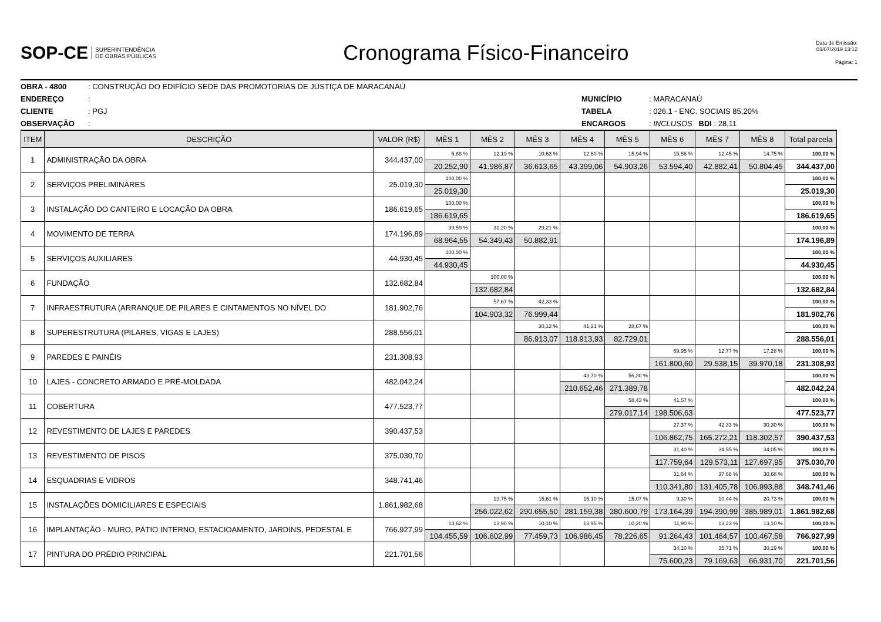SOP-CE SUPERINTENDÊNCIA
DE OBRAS PÚBLICAS
Cronograma Físico-Financeiro
Data de Emissão:
03/07/2019 13:12
Página: 1
OBRA - 4800: CONSTRUÇÃO DO EDIFÍCIO SEDE DAS PROMOTORIAS DE JUSTIÇA DE MARACANAÚ
ENDEREÇO: MUNICÍPIO: MARACANAÚ
CLIENTE: PGJ TABELA: 026.1 - ENC. SOCIAIS 85,20%
OBSERVAÇÃO: ENCARGOS: INCLUSOS BDI : 28,11
| ITEM | DESCRIÇÃO | VALOR (R$) | MÊS 1 | MÊS 2 | MÊS 3 | MÊS 4 | MÊS 5 | MÊS 6 | MÊS 7 | MÊS 8 | Total parcela |
| --- | --- | --- | --- | --- | --- | --- | --- | --- | --- | --- | --- |
| 1 | ADMINISTRAÇÃO DA OBRA | 344.437,00 | 5,88 % | 12,19 % | 10,63 % | 12,60 % | 15,94 % | 15,56 % | 12,45 % | 14,75 % | 100,00 % |
| | | | 20.252,90 | 41.986,87 | 36.613,65 | 43.399,06 | 54.903,26 | 53.594,40 | 42.882,41 | 50.804,45 | 344.437,00 |
| 2 | SERVIÇOS PRELIMINARES | 25.019,30 | 100,00 % | | | | | | | | 100,00 % |
| | | | 25.019,30 | | | | | | | | 25.019,30 |
| 3 | INSTALAÇÃO DO CANTEIRO E LOCAÇÃO DA OBRA | 186.619,65 | 100,00 % | | | | | | | | 100,00 % |
| | | | 186.619,65 | | | | | | | | 186.619,65 |
| 4 | MOVIMENTO DE TERRA | 174.196,89 | 39,59 % | 31,20 % | 29,21 % | | | | | | 100,00 % |
| | | | 68.964,55 | 54.349,43 | 50.882,91 | | | | | | 174.196,89 |
| 5 | SERVIÇOS AUXILIARES | 44.930,45 | 100,00 % | | | | | | | | 100,00 % |
| | | | 44.930,45 | | | | | | | | 44.930,45 |
| 6 | FUNDAÇÃO | 132.682,84 | | 100,00 % | | | | | | | 100,00 % |
| | | | | 132.682,84 | | | | | | | 132.682,84 |
| 7 | INFRAESTRUTURA (ARRANQUE DE PILARES E CINTAMENTOS NO NÍVEL DO | 181.902,76 | | 57,67 % | 42,33 % | | | | | | 100,00 % |
| | | | | 104.903,32 | 76.999,44 | | | | | | 181.902,76 |
| 8 | SUPERESTRUTURA (PILARES, VIGAS E LAJES) | 288.556,01 | | | 30,12 % | 41,21 % | 28,67 % | | | | 100,00 % |
| | | | | | 86.913,07 | 118.913,93 | 82.729,01 | | | | 288.556,01 |
| 9 | PAREDES E PAINÉIS | 231.308,93 | | | | | | 69,95 % | 12,77 % | 17,28 % | 100,00 % |
| | | | | | | | | 161.800,60 | 29.538,15 | 39.970,18 | 231.308,93 |
| 10 | LAJES - CONCRETO ARMADO E PRÉ-MOLDADA | 482.042,24 | | | | 43,70 % | 56,30 % | | | | 100,00 % |
| | | | | | | 210.652,46 | 271.389,78 | | | | 482.042,24 |
| 11 | COBERTURA | 477.523,77 | | | | | 58,43 % | 41,57 % | | | 100,00 % |
| | | | | | | | 279.017,14 | 198.506,63 | | | 477.523,77 |
| 12 | REVESTIMENTO DE LAJES E PAREDES | 390.437,53 | | | | | | 27,37 % | 42,33 % | 30,30 % | 100,00 % |
| | | | | | | | | 106.862,75 | 165.272,21 | 118.302,57 | 390.437,53 |
| 13 | REVESTIMENTO DE PISOS | 375.030,70 | | | | | | 31,40 % | 34,55 % | 34,05 % | 100,00 % |
| | | | | | | | | 117.759,64 | 129.573,11 | 127.697,95 | 375.030,70 |
| 14 | ESQUADRIAS E VIDROS | 348.741,46 | | | | | | 31,64 % | 37,68 % | 30,68 % | 100,00 % |
| | | | | | | | | 110.341,80 | 131.405,78 | 106.993,88 | 348.741,46 |
| 15 | INSTALAÇÕES DOMICILIARES E ESPECIAIS | 1.861.982,68 | | 13,75 % | 15,61 % | 15,10 % | 15,07 % | 9,30 % | 10,44 % | 20,73 % | 100,00 % |
| | | | | 256.022,62 | 290.655,50 | 281.159,38 | 280.600,79 | 173.164,39 | 194.390,99 | 385.989,01 | 1.861.982,68 |
| 16 | IMPLANTAÇÃO - MURO, PÁTIO INTERNO, ESTACIOAMENTO, JARDINS, PEDESTAL E | 766.927,99 | 13,62 % | 13,90 % | 10,10 % | 13,95 % | 10,20 % | 11,90 % | 13,23 % | 13,10 % | 100,00 % |
| | | | 104.455,59 | 106.602,99 | 77.459,73 | 106.986,45 | 78.226,65 | 91.264,43 | 101.464,57 | 100.467,58 | 766.927,99 |
| 17 | PINTURA DO PRÉDIO PRINCIPAL | 221.701,56 | | | | | | 34,10 % | 35,71 % | 30,19 % | 100,00 % |
| | | | | | | | | 75.600,23 | 79.169,63 | 66.931,70 | 221.701,56 |